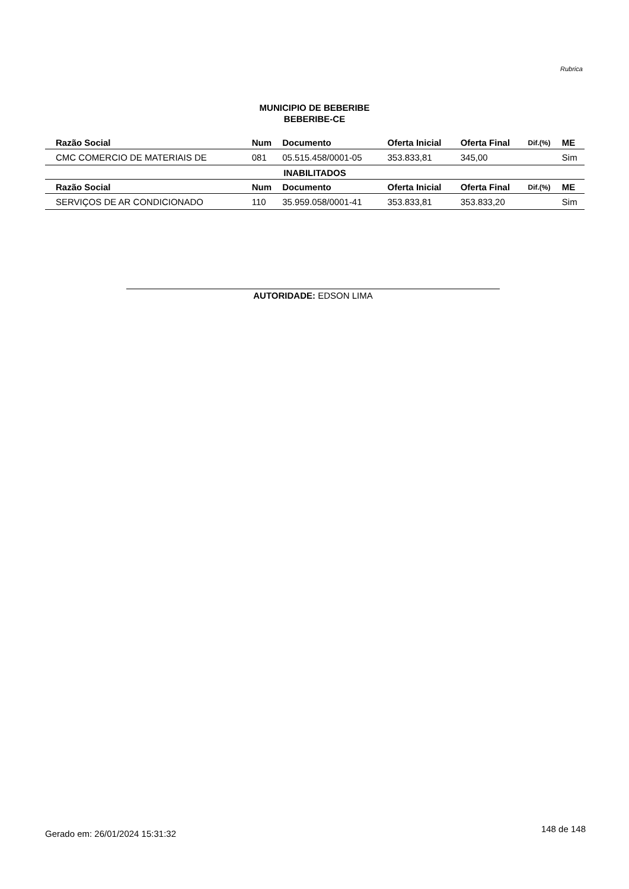Rubrica
MUNICIPIO DE BEBERIBE
BEBERIBE-CE
| Razão Social | Num | Documento | Oferta Inicial | Oferta Final | Dif.(%) | ME |
| --- | --- | --- | --- | --- | --- | --- |
| CMC COMERCIO DE MATERIAIS DE | 081 | 05.515.458/0001-05 | 353.833,81 | 345,00 | | Sim |
| INABILITADOS | | | | | | |
| Razão Social | Num | Documento | Oferta Inicial | Oferta Final | Dif.(%) | ME |
| SERVIÇOS DE AR CONDICIONADO | 110 | 35.959.058/0001-41 | 353.833,81 | 353.833,20 | | Sim |
AUTORIDADE: EDSON LIMA
Gerado em: 26/01/2024 15:31:32 148 de 148